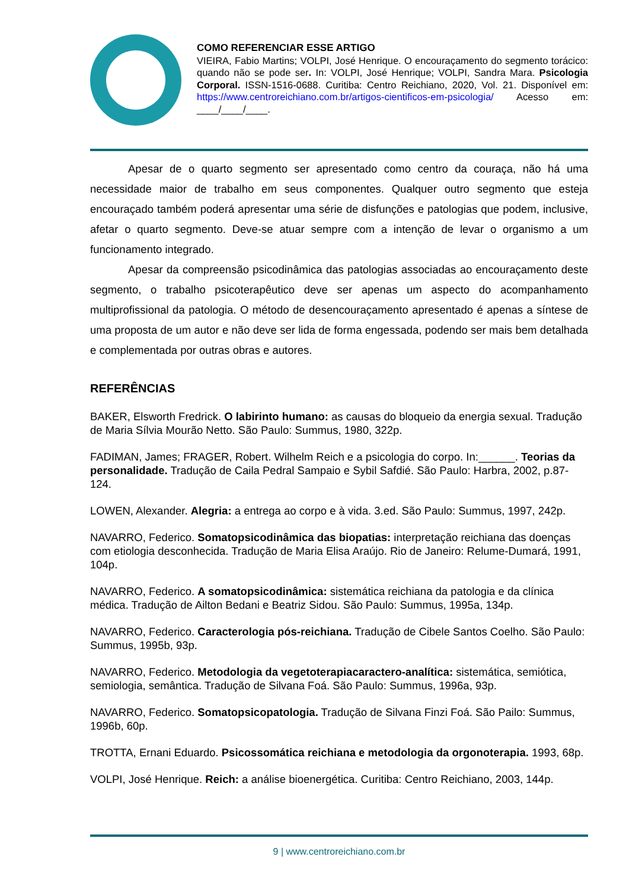COMO REFERENCIAR ESSE ARTIGO
VIEIRA, Fabio Martins; VOLPI, José Henrique. O encouraçamento do segmento torácico: quando não se pode ser. In: VOLPI, José Henrique; VOLPI, Sandra Mara. Psicologia Corporal. ISSN-1516-0688. Curitiba: Centro Reichiano, 2020, Vol. 21. Disponível em: https://www.centroreichiano.com.br/artigos-cientificos-em-psicologia/ Acesso em: ____/____/____.
Apesar de o quarto segmento ser apresentado como centro da couraça, não há uma necessidade maior de trabalho em seus componentes. Qualquer outro segmento que esteja encouraçado também poderá apresentar uma série de disfunções e patologias que podem, inclusive, afetar o quarto segmento. Deve-se atuar sempre com a intenção de levar o organismo a um funcionamento integrado.
Apesar da compreensão psicodinâmica das patologias associadas ao encouraçamento deste segmento, o trabalho psicoterapêutico deve ser apenas um aspecto do acompanhamento multiprofissional da patologia. O método de desencouraçamento apresentado é apenas a síntese de uma proposta de um autor e não deve ser lida de forma engessada, podendo ser mais bem detalhada e complementada por outras obras e autores.
REFERÊNCIAS
BAKER, Elsworth Fredrick. O labirinto humano: as causas do bloqueio da energia sexual. Tradução de Maria Sílvia Mourão Netto. São Paulo: Summus, 1980, 322p.
FADIMAN, James; FRAGER, Robert. Wilhelm Reich e a psicologia do corpo. In:______. Teorias da personalidade. Tradução de Caila Pedral Sampaio e Sybil Safdié. São Paulo: Harbra, 2002, p.87-124.
LOWEN, Alexander. Alegria: a entrega ao corpo e à vida. 3.ed. São Paulo: Summus, 1997, 242p.
NAVARRO, Federico. Somatopsicodinâmica das biopatias: interpretação reichiana das doenças com etiologia desconhecida. Tradução de Maria Elisa Araújo. Rio de Janeiro: Relume-Dumará, 1991, 104p.
NAVARRO, Federico. A somatopsicodinâmica: sistemática reichiana da patologia e da clínica médica. Tradução de Ailton Bedani e Beatriz Sidou. São Paulo: Summus, 1995a, 134p.
NAVARRO, Federico. Caracterologia pós-reichiana. Tradução de Cibele Santos Coelho. São Paulo: Summus, 1995b, 93p.
NAVARRO, Federico. Metodologia da vegetoterapiacaractero-analítica: sistemática, semiótica, semiologia, semântica. Tradução de Silvana Foá. São Paulo: Summus, 1996a, 93p.
NAVARRO, Federico. Somatopsicopatologia. Tradução de Silvana Finzi Foá. São Pailo: Summus, 1996b, 60p.
TROTTA, Ernani Eduardo. Psicossomática reichiana e metodologia da orgonoterapia. 1993, 68p.
VOLPI, José Henrique. Reich: a análise bioenergética. Curitiba: Centro Reichiano, 2003, 144p.
9 | www.centroreichiano.com.br